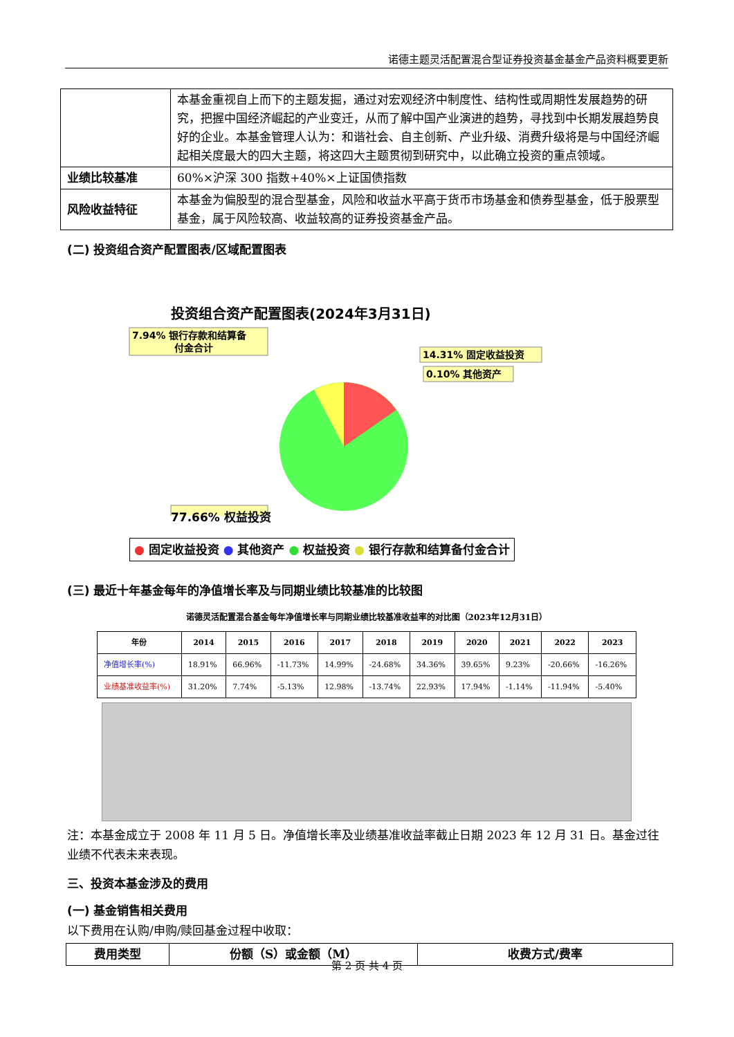诺德主题灵活配置混合型证券投资基金基金产品资料概要更新
| | 本基金重视自上而下的主题发掘，通过对宏观经济中制度性、结构性或周期性发展趋势的研究，把握中国经济崛起的产业变迁，从而了解中国产业演进的趋势，寻找到中长期发展趋势良好的企业。本基金管理人认为：和谐社会、自主创新、产业升级、消费升级将是与中国经济崛起相关度最大的四大主题，将这四大主题贯彻到研究中，以此确立投资的重点领域。 |
| 业绩比较基准 | 60%×沪深 300 指数+40%×上证国债指数 |
| 风险收益特征 | 本基金为偏股型的混合型基金，风险和收益水平高于货币市场基金和债券型基金，低于股票型基金，属于风险较高、收益较高的证券投资基金产品。 |
(二) 投资组合资产配置图表/区域配置图表
投资组合资产配置图表(2024年3月31日)
7.94% 银行存款和结算备
付金合计
14.31% 固定收益投资
0.10% 其他资产
77.66% 权益投资
● 固定收益投资 ● 其他资产 ● 权益投资 ● 银行存款和结算备付金合计
(三) 最近十年基金每年的净值增长率及与同期业绩比较基准的比较图
诺德灵活配置混合基金每年净值增长率与同期业绩比较基准收益率的对比图（2023年12月31日）
| 年份 | 2014 | 2015 | 2016 | 2017 | 2018 | 2019 | 2020 | 2021 | 2022 | 2023 |
| --- | --- | --- | --- | --- | --- | --- | --- | --- | --- | --- |
| 净值增长率(%) | 18.91% | 66.96% | -11.73% | 14.99% | -24.68% | 34.36% | 39.65% | 9.23% | -20.66% | -16.26% |
| 业绩基准收益率(%) | 31.20% | 7.74% | -5.13% | 12.98% | -13.74% | 22.93% | 17.94% | -1.14% | -11.94% | -5.40% |
注：本基金成立于 2008 年 11 月 5 日。净值增长率及业绩基准收益率截止日期 2023 年 12 月 31 日。基金过往业绩不代表未来表现。
三、投资本基金涉及的费用
(一) 基金销售相关费用
以下费用在认购/申购/赎回基金过程中收取：
| 费用类型 | 份额（S）或金额（M） | 收费方式/费率 |
| --- | --- | --- |
第 2 页 共 4 页